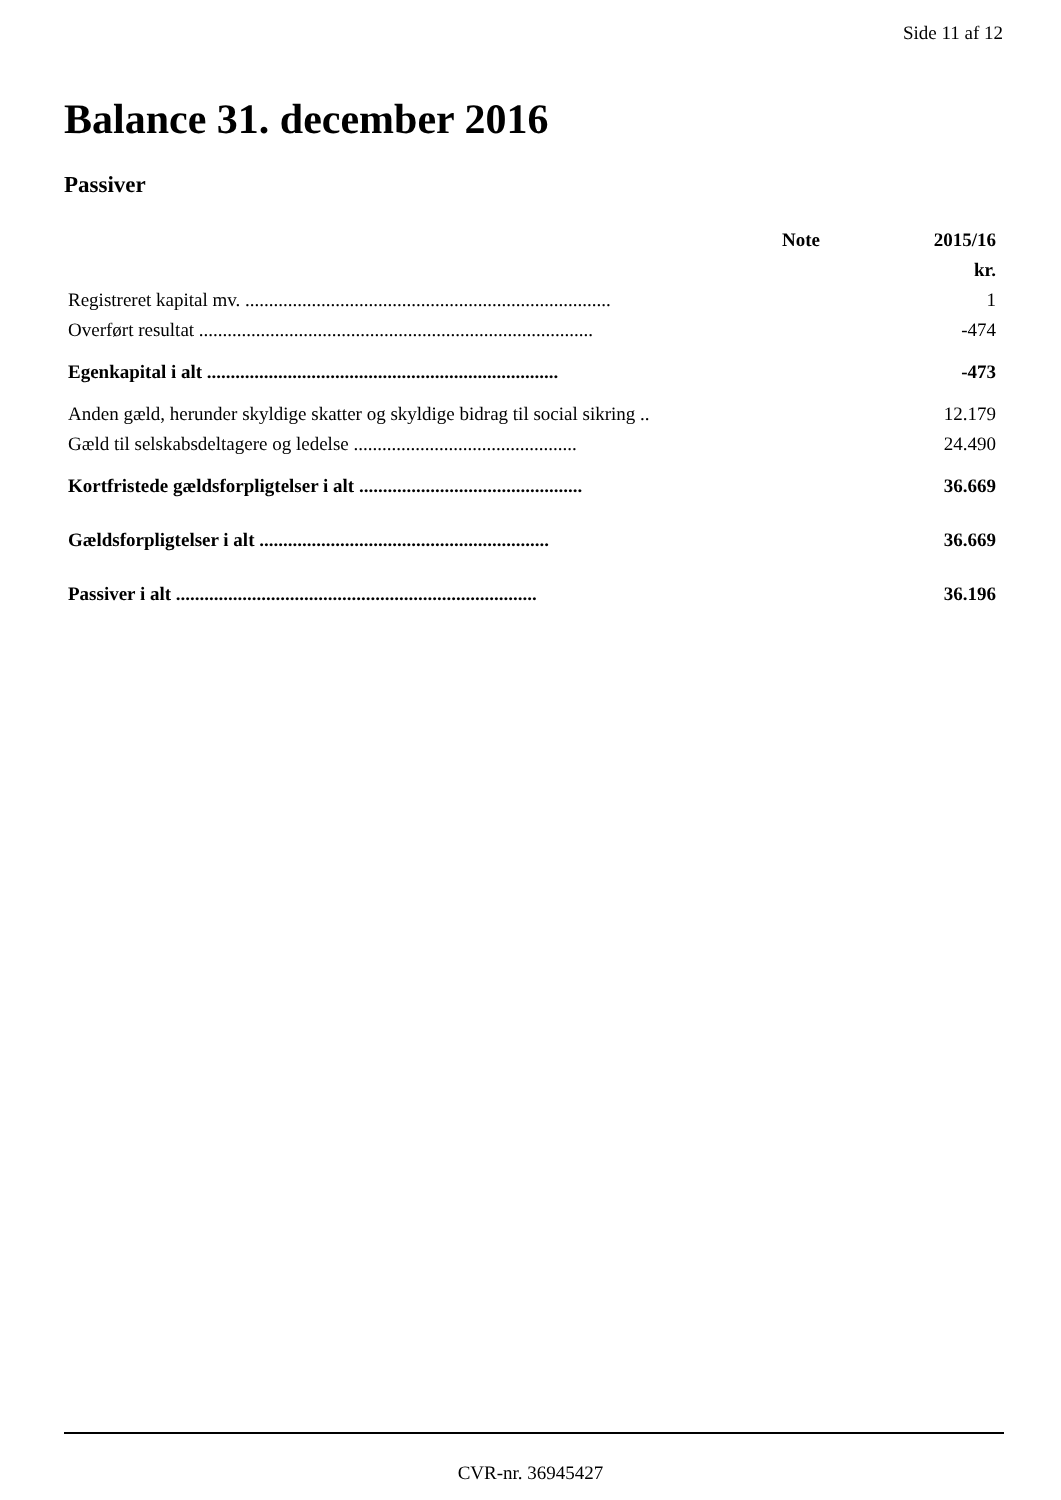Side 11 af 12
Balance 31. december 2016
Passiver
| | Note | 2015/16 |
| --- | --- | --- |
| | | kr. |
| Registreret kapital mv. ............................................................................. | | 1 |
| Overført resultat ................................................................................... | | -474 |
| Egenkapital i alt .......................................................................... | | -473 |
| Anden gæld, herunder skyldige skatter og skyldige bidrag til social sikring .. | | 12.179 |
| Gæld til selskabsdeltagere og ledelse ............................................... | | 24.490 |
| Kortfristede gældsforpligtelser i alt ............................................... | | 36.669 |
| Gældsforpligtelser i alt ............................................................. | | 36.669 |
| Passiver i alt ............................................................................ | | 36.196 |
CVR-nr. 36945427